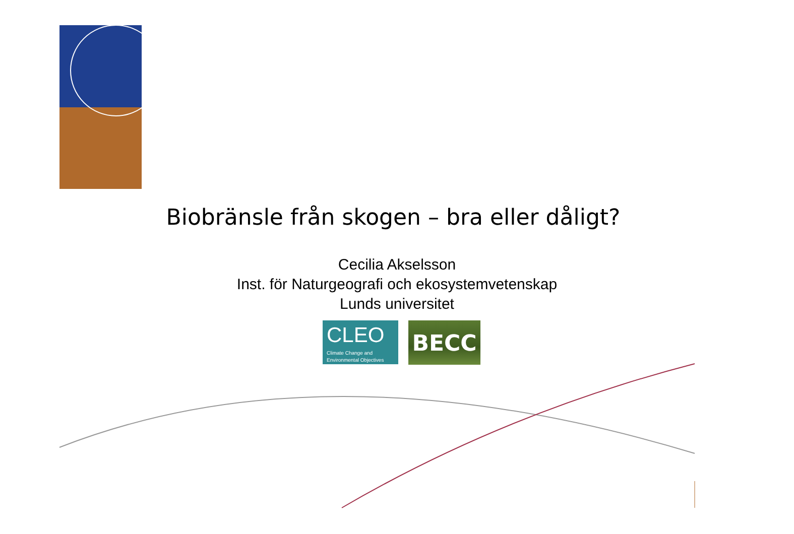Biobränsle från skogen – bra eller dåligt?
Cecilia Akselsson
Inst. för Naturgeografi och ekosystemvetenskap
Lunds universitet
CLEO
Climate Change and
Environmental Objectives
BECC